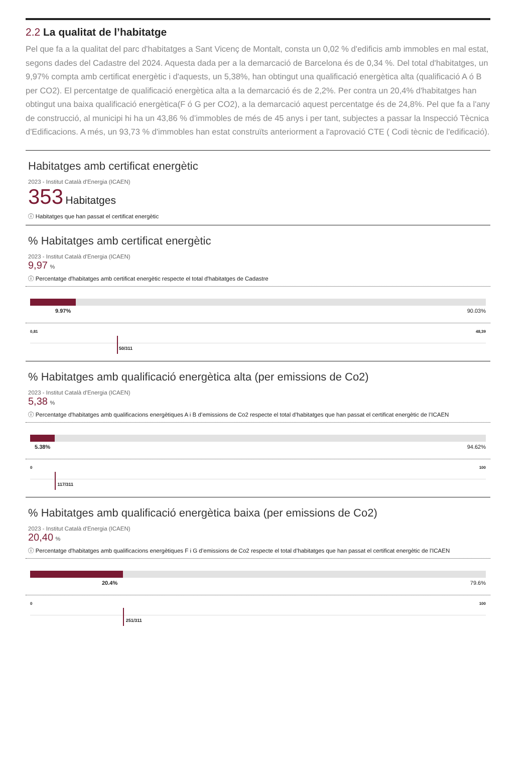2.2 La qualitat de l’habitatge
Pel que fa a la qualitat del parc d'habitatges a Sant Vicenç de Montalt, consta un 0,02 % d'edificis amb immobles en mal estat, segons dades del Cadastre del 2024. Aquesta dada per a la demarcació de Barcelona és de 0,34 %. Del total d'habitatges, un 9,97% compta amb certificat energètic i d'aquests, un 5,38%, han obtingut una qualificació energètica alta (qualificació A ó B per CO2). El percentatge de qualificació energètica alta a la demarcació és de 2,2%. Per contra un 20,4% d'habitatges han obtingut una baixa qualificació energètica(F ó G per CO2), a la demarcació aquest percentatge és de 24,8%. Pel que fa a l'any de construcció, al municipi hi ha un 43,86 % d’immobles de més de 45 anys i per tant, subjectes a passar la Inspecció Tècnica d'Edificacions. A més, un 93,73 % d'immobles han estat construïts anteriorment a l'aprovació CTE ( Codi tècnic de l'edificació).
Habitatges amb certificat energètic
2023 - Institut Català d'Energia (ICAEN)
353 Habitatges
ⓘ Habitatges que han passat el certificat energètic
% Habitatges amb certificat energètic
2023 - Institut Català d'Energia (ICAEN)
9,97 %
ⓘ Percentatge d'habitatges amb certificat energètic respecte el total d'habitatges de Cadastre
9.97% 90.03%
0,81 48,39
50/311
% Habitatges amb qualificació energètica alta (per emissions de Co2)
2023 - Institut Català d'Energia (ICAEN)
5,38 %
ⓘ Percentatge d'habitatges amb qualificacions energètiques A i B d’emissions de Co2 respecte el total d’habitatges que han passat el certificat energètic de l’ICAEN
5.38% 94.62%
0 100
117/311
% Habitatges amb qualificació energètica baixa (per emissions de Co2)
2023 - Institut Català d'Energia (ICAEN)
20,40 %
ⓘ Percentatge d'habitatges amb qualificacions energètiques F i G d’emissions de Co2 respecte el total d’habitatges que han passat el certificat energètic de l’ICAEN
20.4% 79.6%
0 100
251/311